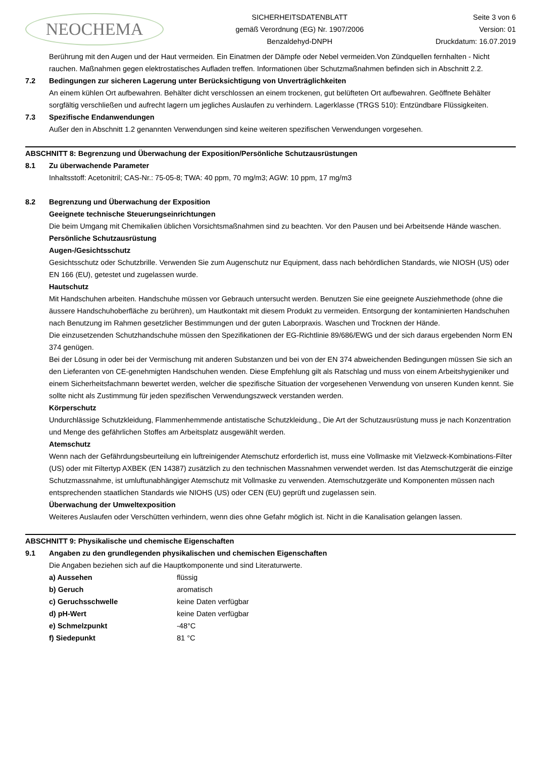NEOCHEMA
SICHERHEITSDATENBLATT
gemäß Verordnung (EG) Nr. 1907/2006
Benzaldehyd-DNPH
Seite 3 von 6
Version: 01
Druckdatum: 16.07.2019
Berührung mit den Augen und der Haut vermeiden. Ein Einatmen der Dämpfe oder Nebel vermeiden.Von Zündquellen fernhalten - Nicht rauchen. Maßnahmen gegen elektrostatisches Aufladen treffen. Informationen über Schutzmaßnahmen befinden sich in Abschnitt 2.2.
7.2 Bedingungen zur sicheren Lagerung unter Berücksichtigung von Unverträglichkeiten
An einem kühlen Ort aufbewahren. Behälter dicht verschlossen an einem trockenen, gut belüfteten Ort aufbewahren. Geöffnete Behälter sorgfältig verschließen und aufrecht lagern um jegliches Auslaufen zu verhindern. Lagerklasse (TRGS 510): Entzündbare Flüssigkeiten.
7.3 Spezifische Endanwendungen
Außer den in Abschnitt 1.2 genannten Verwendungen sind keine weiteren spezifischen Verwendungen vorgesehen.
ABSCHNITT 8: Begrenzung und Überwachung der Exposition/Persönliche Schutzausrüstungen
8.1 Zu überwachende Parameter
Inhaltsstoff: Acetonitril; CAS-Nr.: 75-05-8; TWA: 40 ppm, 70 mg/m3; AGW: 10 ppm, 17 mg/m3
8.2 Begrenzung und Überwachung der Exposition
Geeignete technische Steuerungseinrichtungen
Die beim Umgang mit Chemikalien üblichen Vorsichtsmaßnahmen sind zu beachten. Vor den Pausen und bei Arbeitsende Hände waschen.
Persönliche Schutzausrüstung
Augen-/Gesichtsschutz
Gesichtsschutz oder Schutzbrille. Verwenden Sie zum Augenschutz nur Equipment, dass nach behördlichen Standards, wie NIOSH (US) oder EN 166 (EU), getestet und zugelassen wurde.
Hautschutz
Mit Handschuhen arbeiten. Handschuhe müssen vor Gebrauch untersucht werden. Benutzen Sie eine geeignete Ausziehmethode (ohne die äussere Handschuhoberfläche zu berühren), um Hautkontakt mit diesem Produkt zu vermeiden. Entsorgung der kontaminierten Handschuhen nach Benutzung im Rahmen gesetzlicher Bestimmungen und der guten Laborpraxis. Waschen und Trocknen der Hände.
Die einzusetzenden Schutzhandschuhe müssen den Spezifikationen der EG-Richtlinie 89/686/EWG und der sich daraus ergebenden Norm EN 374 genügen.
Bei der Lösung in oder bei der Vermischung mit anderen Substanzen und bei von der EN 374 abweichenden Bedingungen müssen Sie sich an den Lieferanten von CE-genehmigten Handschuhen wenden. Diese Empfehlung gilt als Ratschlag und muss von einem Arbeitshygieniker und einem Sicherheitsfachmann bewertet werden, welcher die spezifische Situation der vorgesehenen Verwendung von unseren Kunden kennt. Sie sollte nicht als Zustimmung für jeden spezifischen Verwendungszweck verstanden werden.
Körperschutz
Undurchlässige Schutzkleidung, Flammenhemmende antistatische Schutzkleidung., Die Art der Schutzausrüstung muss je nach Konzentration und Menge des gefährlichen Stoffes am Arbeitsplatz ausgewählt werden.
Atemschutz
Wenn nach der Gefährdungsbeurteilung ein luftreinigender Atemschutz erforderlich ist, muss eine Vollmaske mit Vielzweck-Kombinations-Filter (US) oder mit Filtertyp AXBEK (EN 14387) zusätzlich zu den technischen Massnahmen verwendet werden. Ist das Atemschutzgerät die einzige Schutzmassnahme, ist umluftunabhängiger Atemschutz mit Vollmaske zu verwenden. Atemschutzgeräte und Komponenten müssen nach entsprechenden staatlichen Standards wie NIOHS (US) oder CEN (EU) geprüft und zugelassen sein.
Überwachung der Umweltexposition
Weiteres Auslaufen oder Verschütten verhindern, wenn dies ohne Gefahr möglich ist. Nicht in die Kanalisation gelangen lassen.
ABSCHNITT 9: Physikalische und chemische Eigenschaften
9.1 Angaben zu den grundlegenden physikalischen und chemischen Eigenschaften
Die Angaben beziehen sich auf die Hauptkomponente und sind Literaturwerte.
| a) Aussehen | flüssig |
| b) Geruch | aromatisch |
| c) Geruchsschwelle | keine Daten verfügbar |
| d) pH-Wert | keine Daten verfügbar |
| e) Schmelzpunkt | -48°C |
| f) Siedepunkt | 81 °C |